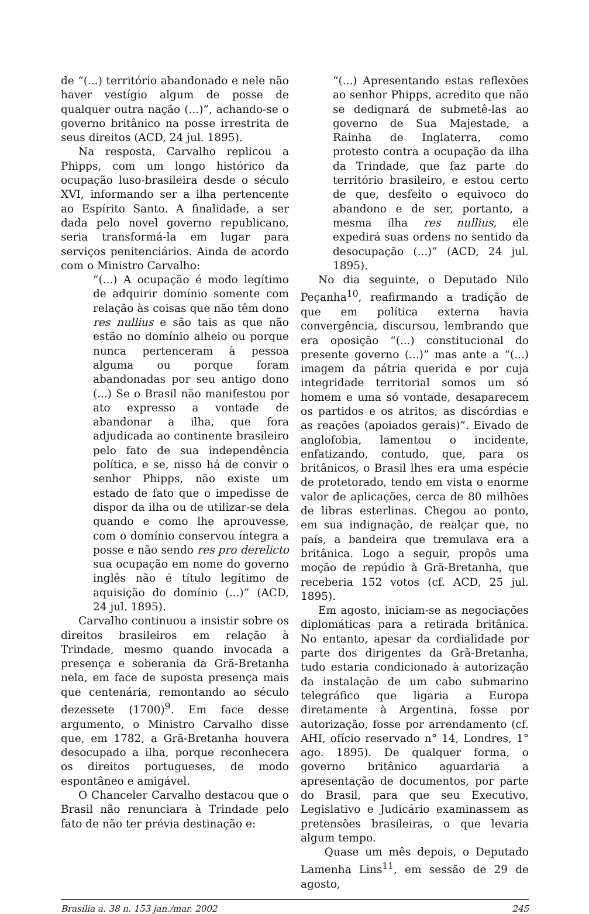de “(...) território abandonado e nele não haver vestígio algum de posse de qualquer outra nação (...)”, achando-se o governo britânico na posse irrestrita de seus direitos (ACD, 24 jul. 1895).
Na resposta, Carvalho replicou a Phipps, com um longo histórico da ocupação luso-brasileira desde o século XVI, informando ser a ilha pertencente ao Espírito Santo. A finalidade, a ser dada pelo novel governo republicano, seria transformá-la em lugar para serviços penitenciários. Ainda de acordo com o Ministro Carvalho:
“(...) A ocupação é modo legítimo de adquirir domínio somente com relação às coisas que não têm dono res nullius e são tais as que não estão no domínio alheio ou porque nunca pertenceram à pessoa alguma ou porque foram abandonadas por seu antigo dono (...) Se o Brasil não manifestou por ato expresso a vontade de abandonar a ilha, que fora adjudicada ao continente brasileiro pelo fato de sua independência política, e se, nisso há de convir o senhor Phipps, não existe um estado de fato que o impedisse de dispor da ilha ou de utilizar-se dela quando e como lhe aprouvesse, com o domínio conservou íntegra a posse e não sendo res pro derelicto sua ocupação em nome do governo inglês não é título legítimo de aquisição do domínio (...)” (ACD, 24 jul. 1895).
Carvalho continuou a insistir sobre os direitos brasileiros em relação à Trindade, mesmo quando invocada a presença e soberania da Grã-Bretanha nela, em face de suposta presença mais que centenária, remontando ao século dezessete (1700)<sup>9</sup>. Em face desse argumento, o Ministro Carvalho disse que, em 1782, a Grã-Bretanha houvera desocupado a ilha, porque reconhecera os direitos portugueses, de modo espontâneo e amigável.
O Chanceler Carvalho destacou que o Brasil não renunciara à Trindade pelo fato de não ter prévia destinação e:
“(...) Apresentando estas reflexões ao senhor Phipps, acredito que não se dedignará de submetê-las ao governo de Sua Majestade, a Rainha de Inglaterra, como protesto contra a ocupação da ilha da Trindade, que faz parte do território brasileiro, e estou certo de que, desfeito o equivoco do abandono e de ser, portanto, a mesma ilha res nullius, ele expedirá suas ordens no sentido da desocupação (...)” (ACD, 24 jul. 1895).
No dia seguinte, o Deputado Nilo Peçanha<sup>10</sup>, reafirmando a tradição de que em política externa havia convergência, discursou, lembrando que era oposição “(...) constitucional do presente governo (...)” mas ante a “(...) imagem da pátria querida e por cuja integridade territorial somos um só homem e uma só vontade, desaparecem os partidos e os atritos, as discórdias e as reações (apoiados gerais)”. Eivado de anglofobia, lamentou o incidente, enfatizando, contudo, que, para os britânicos, o Brasil lhes era uma espécie de protetorado, tendo em vista o enorme valor de aplicações, cerca de 80 milhões de libras esterlinas. Chegou ao ponto, em sua indignação, de realçar que, no país, a bandeira que tremulava era a britânica. Logo a seguir, propôs uma moção de repúdio à Grã-Bretanha, que receberia 152 votos (cf. ACD, 25 jul. 1895).
Em agosto, iniciam-se as negociações diplomáticas para a retirada britânica. No entanto, apesar da cordialidade por parte dos dirigentes da Grã-Bretanha, tudo estaria condicionado à autorização da instalação de um cabo submarino telegráfico que ligaria a Europa diretamente à Argentina, fosse por autorização, fosse por arrendamento (cf. AHI, ofício reservado n° 14, Londres, 1° ago. 1895). De qualquer forma, o governo britânico aguardaria a apresentação de documentos, por parte do Brasil, para que seu Executivo, Legislativo e Judicário examinassem as pretensões brasileiras, o que levaria algum tempo.
Quase um mês depois, o Deputado Lamenha Lins<sup>11</sup>, em sessão de 29 de agosto,
Brasília a. 38 n. 153 jan./mar. 2002 245